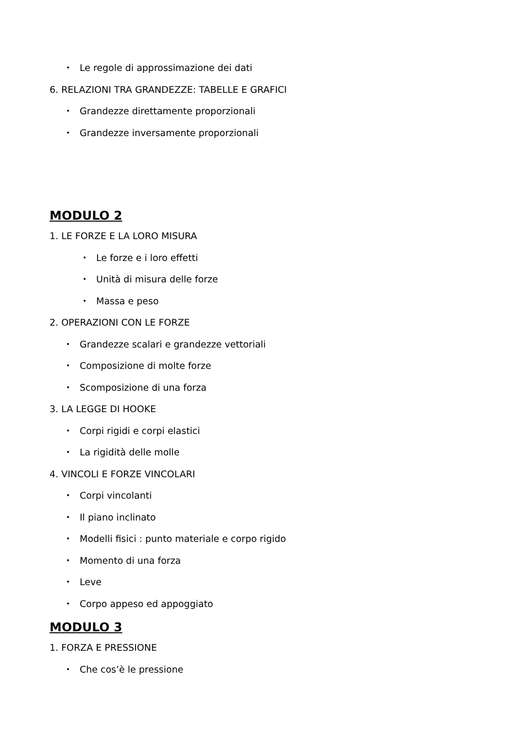• Le regole di approssimazione dei dati
6. RELAZIONI TRA GRANDEZZE: TABELLE E GRAFICI
• Grandezze direttamente proporzionali
• Grandezze inversamente proporzionali
MODULO 2
1. LE FORZE E LA LORO MISURA
• Le forze e i loro effetti
• Unità di misura delle forze
• Massa e peso
2. OPERAZIONI CON LE FORZE
• Grandezze scalari e grandezze vettoriali
• Composizione di molte forze
• Scomposizione di una forza
3. LA LEGGE DI HOOKE
• Corpi rigidi e corpi elastici
• La rigidità delle molle
4. VINCOLI E FORZE VINCOLARI
• Corpi vincolanti
• Il piano inclinato
• Modelli fisici : punto materiale e corpo rigido
• Momento di una forza
• Leve
• Corpo appeso ed appoggiato
MODULO 3
1. FORZA E PRESSIONE
• Che cos’è le pressione